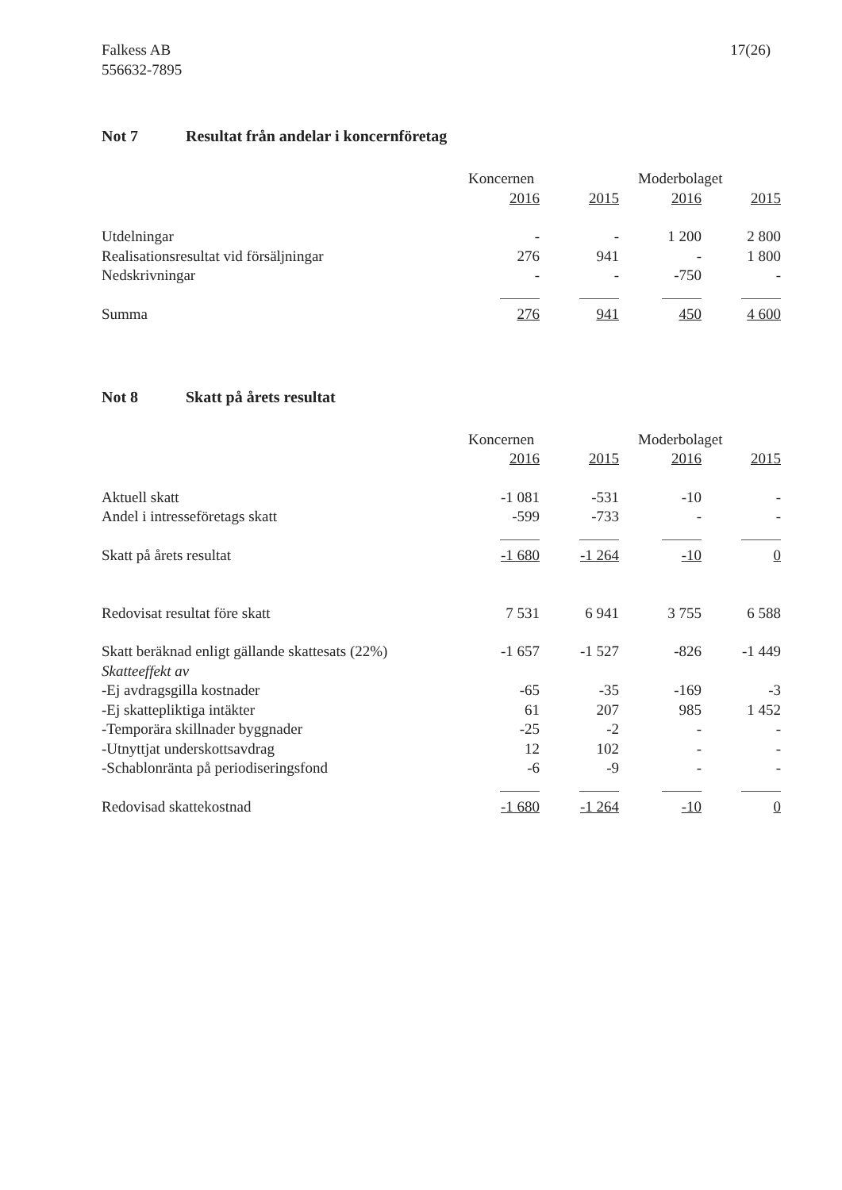Falkess AB
556632-7895
17(26)
Not 7 Resultat från andelar i koncernföretag
| | Koncernen | | | Moderbolaget | |
| --- | --- | --- | --- | --- | --- |
| | 2016 | 2015 | | 2016 | 2015 |
| Utdelningar | - | - | | 1 200 | 2 800 |
| Realisationsresultat vid försäljningar | 276 | 941 | | - | 1 800 |
| Nedskrivningar | - | - | | -750 | - |
| Summa | 276 | 941 | | 450 | 4 600 |
Not 8 Skatt på årets resultat
| | Koncernen | | | Moderbolaget | |
| --- | --- | --- | --- | --- | --- |
| | 2016 | 2015 | | 2016 | 2015 |
| Aktuell skatt | -1 081 | -531 | | -10 | - |
| Andel i intresseföretags skatt | -599 | -733 | | - | - |
| Skatt på årets resultat | -1 680 | -1 264 | | -10 | 0 |
| Redovisat resultat före skatt | 7 531 | 6 941 | | 3 755 | 6 588 |
| Skatt beräknad enligt gällande skattesats (22%) | -1 657 | -1 527 | | -826 | -1 449 |
| Skatteeffekt av | | | | | |
| -Ej avdragsgilla kostnader | -65 | -35 | | -169 | -3 |
| -Ej skattepliktiga intäkter | 61 | 207 | | 985 | 1 452 |
| -Temporära skillnader byggnader | -25 | -2 | | - | - |
| -Utnyttjat underskottsavdrag | 12 | 102 | | - | - |
| -Schablonränta på periodiseringsfond | -6 | -9 | | - | - |
| Redovisad skattekostnad | -1 680 | -1 264 | | -10 | 0 |